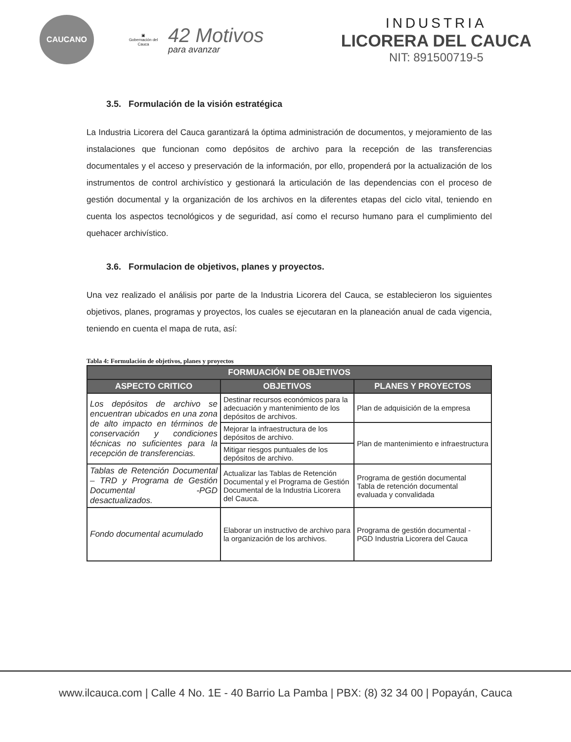CAUCANO
▣
Gobernación del Cauca
42 Motivos
para avanzar
INDUSTRIA
LICORERA DEL CAUCA
NIT: 891500719-5
3.5. Formulación de la visión estratégica
La Industria Licorera del Cauca garantizará la óptima administración de documentos, y mejoramiento de las instalaciones que funcionan como depósitos de archivo para la recepción de las transferencias documentales y el acceso y preservación de la información, por ello, propenderá por la actualización de los instrumentos de control archivístico y gestionará la articulación de las dependencias con el proceso de gestión documental y la organización de los archivos en la diferentes etapas del ciclo vital, teniendo en cuenta los aspectos tecnológicos y de seguridad, así como el recurso humano para el cumplimiento del quehacer archivístico.
3.6. Formulacion de objetivos, planes y proyectos.
Una vez realizado el análisis por parte de la Industria Licorera del Cauca, se establecieron los siguientes objetivos, planes, programas y proyectos, los cuales se ejecutaran en la planeación anual de cada vigencia, teniendo en cuenta el mapa de ruta, así:
Tabla 4: Formulación de objetivos, planes y proyectos
| FORMUACIÓN DE OBJETIVOS | | |
| --- | --- | --- |
| ASPECTO CRITICO | OBJETIVOS | PLANES Y PROYECTOS |
| Los depósitos de archivo se encuentran ubicados en una zona de alto impacto en términos de conservación y condiciones técnicas no suficientes para la recepción de transferencias. | Destinar recursos económicos para la adecuación y mantenimiento de los depósitos de archivos. | Plan de adquisición de la empresa |
| | Mejorar la infraestructura de los depósitos de archivo. | Plan de mantenimiento e infraestructura |
| | Mitigar riesgos puntuales de los depósitos de archivo. | |
| Tablas de Retención Documental – TRD y Programa de Gestión Documental -PGD desactualizados. | Actualizar las Tablas de Retención Documental y el Programa de Gestión Documental de la Industria Licorera del Cauca. | Programa de gestión documental Tabla de retención documental evaluada y convalidada |
| Fondo documental acumulado | Elaborar un instructivo de archivo para la organización de los archivos. | Programa de gestión documental - PGD Industria Licorera del Cauca |
www.ilcauca.com | Calle 4 No. 1E - 40 Barrio La Pamba | PBX: (8) 32 34 00 | Popayán, Cauca